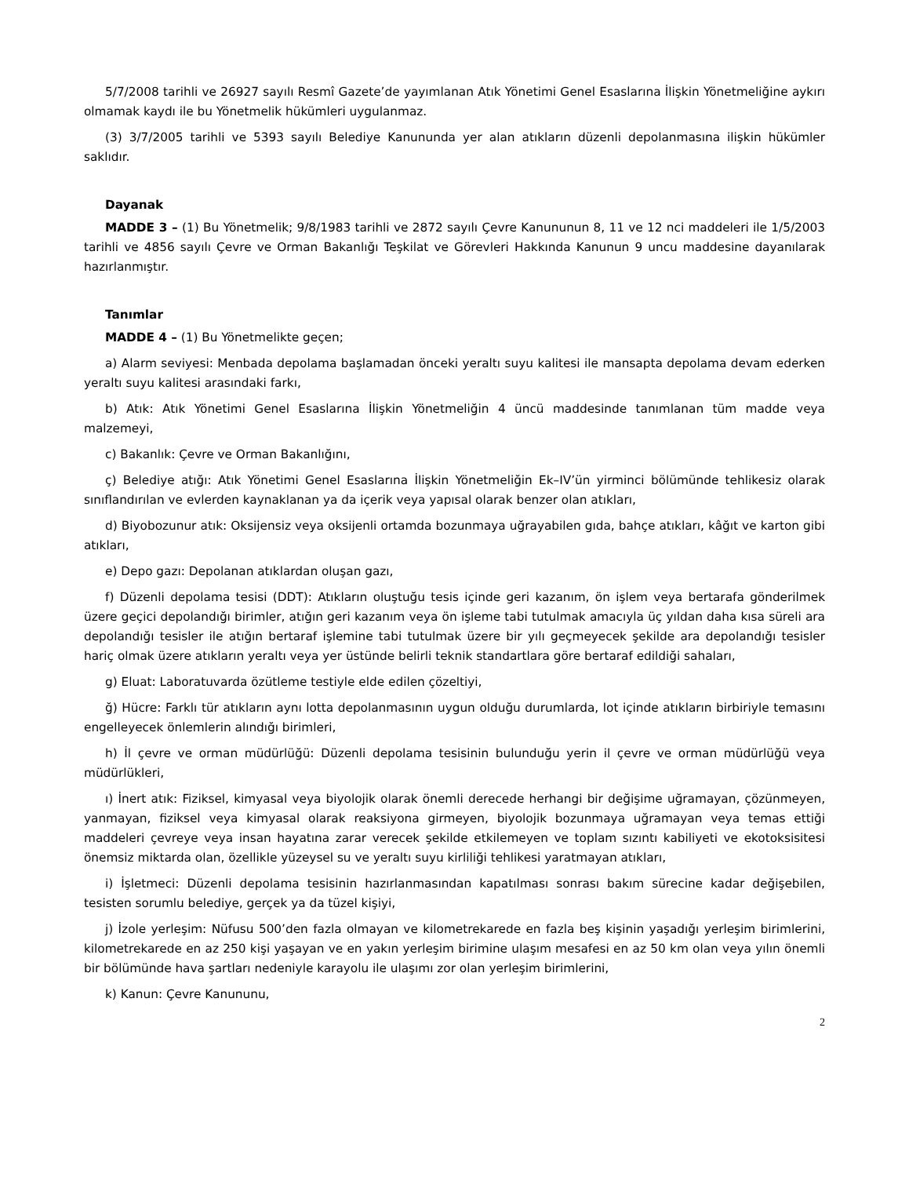5/7/2008 tarihli ve 26927 sayılı Resmî Gazete’de yayımlanan Atık Yönetimi Genel Esaslarına İlişkin Yönetmeliğine aykırı olmamak kaydı ile bu Yönetmelik hükümleri uygulanmaz.
(3) 3/7/2005 tarihli ve 5393 sayılı Belediye Kanununda yer alan atıkların düzenli depolanmasına ilişkin hükümler saklıdır.
Dayanak
MADDE 3 – (1) Bu Yönetmelik; 9/8/1983 tarihli ve 2872 sayılı Çevre Kanununun 8, 11 ve 12 nci maddeleri ile 1/5/2003 tarihli ve 4856 sayılı Çevre ve Orman Bakanlığı Teşkilat ve Görevleri Hakkında Kanunun 9 uncu maddesine dayanılarak hazırlanmıştır.
Tanımlar
MADDE 4 – (1) Bu Yönetmelikte geçen;
a) Alarm seviyesi: Menbada depolama başlamadan önceki yeraltı suyu kalitesi ile mansapta depolama devam ederken yeraltı suyu kalitesi arasındaki farkı,
b) Atık: Atık Yönetimi Genel Esaslarına İlişkin Yönetmeliğin 4 üncü maddesinde tanımlanan tüm madde veya malzemeyi,
c) Bakanlık: Çevre ve Orman Bakanlığını,
ç) Belediye atığı: Atık Yönetimi Genel Esaslarına İlişkin Yönetmeliğin Ek–IV’ün yirminci bölümünde tehlikesiz olarak sınıflandırılan ve evlerden kaynaklanan ya da içerik veya yapısal olarak benzer olan atıkları,
d) Biyobozunur atık: Oksijensiz veya oksijenli ortamda bozunmaya uğrayabilen gıda, bahçe atıkları, kâğıt ve karton gibi atıkları,
e) Depo gazı: Depolanan atıklardan oluşan gazı,
f) Düzenli depolama tesisi (DDT): Atıkların oluştuğu tesis içinde geri kazanım, ön işlem veya bertarafa gönderilmek üzere geçici depolandığı birimler, atığın geri kazanım veya ön işleme tabi tutulmak amacıyla üç yıldan daha kısa süreli ara depolandığı tesisler ile atığın bertaraf işlemine tabi tutulmak üzere bir yılı geçmeyecek şekilde ara depolandığı tesisler hariç olmak üzere atıkların yeraltı veya yer üstünde belirli teknik standartlara göre bertaraf edildiği sahaları,
g) Eluat: Laboratuvarda özütleme testiyle elde edilen çözeltiyi,
ğ) Hücre: Farklı tür atıkların aynı lotta depolanmasının uygun olduğu durumlarda, lot içinde atıkların birbiriyle temasını engelleyecek önlemlerin alındığı birimleri,
h) İl çevre ve orman müdürlüğü: Düzenli depolama tesisinin bulunduğu yerin il çevre ve orman müdürlüğü veya müdürlükleri,
ı) İnert atık: Fiziksel, kimyasal veya biyolojik olarak önemli derecede herhangi bir değişime uğramayan, çözünmeyen, yanmayan, fiziksel veya kimyasal olarak reaksiyona girmeyen, biyolojik bozunmaya uğramayan veya temas ettiği maddeleri çevreye veya insan hayatına zarar verecek şekilde etkilemeyen ve toplam sızıntı kabiliyeti ve ekotoksisitesi önemsiz miktarda olan, özellikle yüzeysel su ve yeraltı suyu kirliliği tehlikesi yaratmayan atıkları,
i) İşletmeci: Düzenli depolama tesisinin hazırlanmasından kapatılması sonrası bakım sürecine kadar değişebilen, tesisten sorumlu belediye, gerçek ya da tüzel kişiyi,
j) İzole yerleşim: Nüfusu 500’den fazla olmayan ve kilometrekarede en fazla beş kişinin yaşadığı yerleşim birimlerini, kilometrekarede en az 250 kişi yaşayan ve en yakın yerleşim birimine ulaşım mesafesi en az 50 km olan veya yılın önemli bir bölümünde hava şartları nedeniyle karayolu ile ulaşımı zor olan yerleşim birimlerini,
k) Kanun: Çevre Kanununu,
2